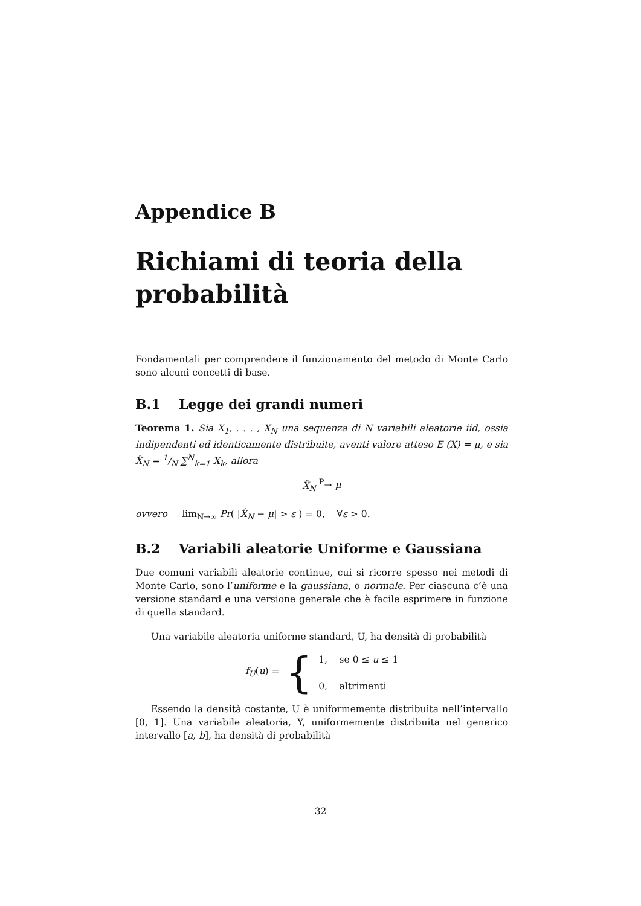Appendice B
Richiami di teoria della probabilità
Fondamentali per comprendere il funzionamento del metodo di Monte Carlo sono alcuni concetti di base.
B.1 Legge dei grandi numeri
Teorema 1. Sia X<sub>1</sub>, . . . , X<sub>N</sub> una sequenza di N variabili aleatorie iid, ossia indipendenti ed identicamente distribuite, aventi valore atteso E (X) = μ, e sia X̂<sub>N</sub> = 1/N ∑<sup>N</sup><sub>k=1</sub> X<sub>k</sub>, allora
X̂<sub>N</sub> <sup>P</sup>→ μ
ovvero lim<sub>N→∞</sub> Pr( |X̂<sub>N</sub> − μ| > ε ) = 0, ∀ε > 0.
B.2 Variabili aleatorie Uniforme e Gaussiana
Due comuni variabili aleatorie continue, cui si ricorre spesso nei metodi di Monte Carlo, sono l’uniforme e la gaussiana, o normale. Per ciascuna c’è una versione standard e una versione generale che è facile esprimere in funzione di quella standard.
Una variabile aleatoria uniforme standard, U, ha densità di probabilità
f<sub>U</sub>(u) = { 1, se 0 ≤ u ≤ 1
0, altrimenti
Essendo la densità costante, U è uniformemente distribuita nell’intervallo [0, 1]. Una variabile aleatoria, Y, uniformemente distribuita nel generico intervallo [a, b], ha densità di probabilità
32